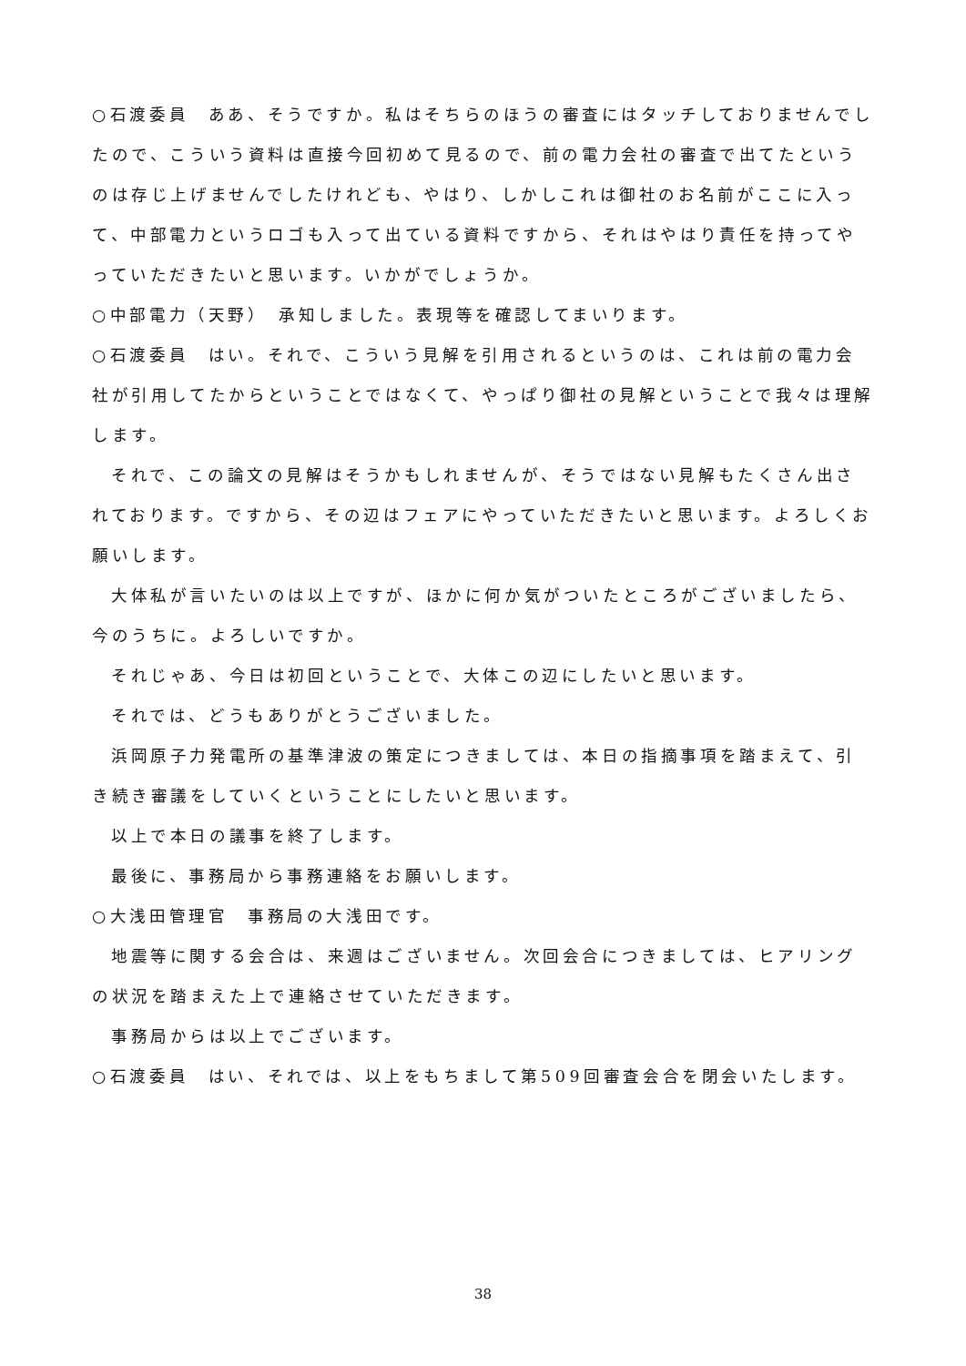○石渡委員　ああ、そうですか。私はそちらのほうの審査にはタッチしておりませんでしたので、こういう資料は直接今回初めて見るので、前の電力会社の審査で出てたというのは存じ上げませんでしたけれども、やはり、しかしこれは御社のお名前がここに入って、中部電力というロゴも入って出ている資料ですから、それはやはり責任を持ってやっていただきたいと思います。いかがでしょうか。
○中部電力（天野）　承知しました。表現等を確認してまいります。
○石渡委員　はい。それで、こういう見解を引用されるというのは、これは前の電力会社が引用してたからということではなくて、やっぱり御社の見解ということで我々は理解します。
それで、この論文の見解はそうかもしれませんが、そうではない見解もたくさん出されております。ですから、その辺はフェアにやっていただきたいと思います。よろしくお願いします。
大体私が言いたいのは以上ですが、ほかに何か気がついたところがございましたら、今のうちに。よろしいですか。
それじゃあ、今日は初回ということで、大体この辺にしたいと思います。
それでは、どうもありがとうございました。
浜岡原子力発電所の基準津波の策定につきましては、本日の指摘事項を踏まえて、引き続き審議をしていくということにしたいと思います。
以上で本日の議事を終了します。
最後に、事務局から事務連絡をお願いします。
○大浅田管理官　事務局の大浅田です。
地震等に関する会合は、来週はございません。次回会合につきましては、ヒアリングの状況を踏まえた上で連絡させていただきます。
事務局からは以上でございます。
○石渡委員　はい、それでは、以上をもちまして第509回審査会合を閉会いたします。
38